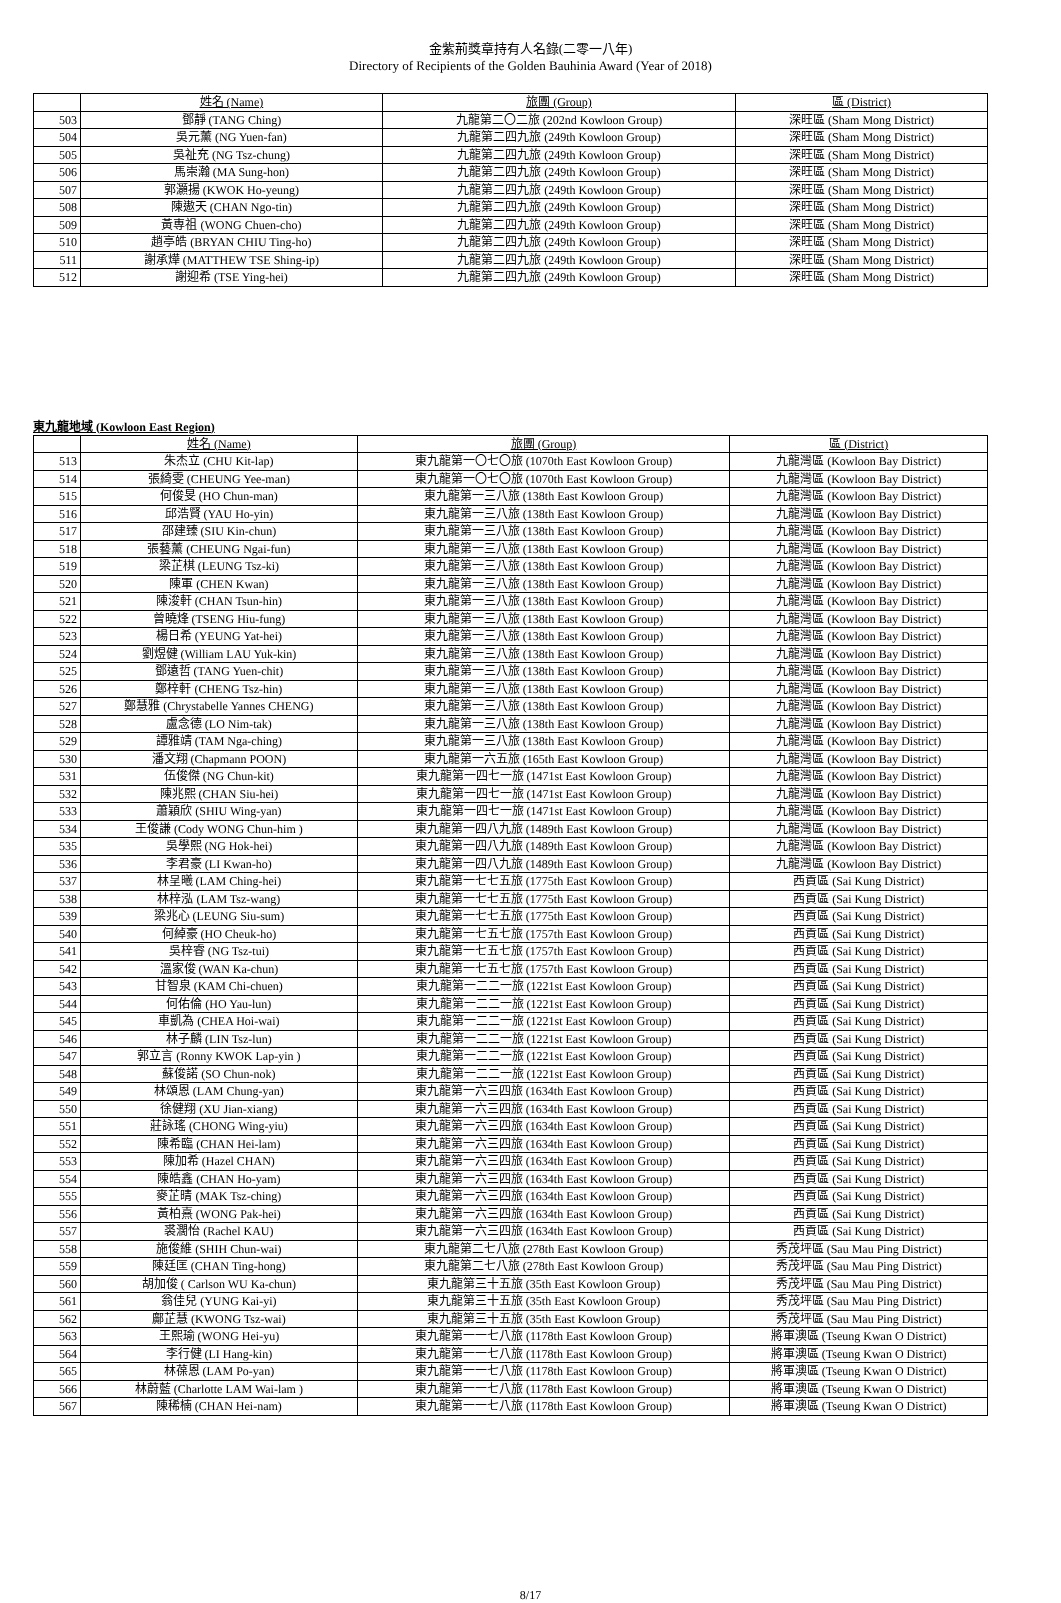金紫荊獎章持有人名錄(二零一八年)
Directory of Recipients of the Golden Bauhinia Award (Year of 2018)
| | 姓名 (Name) | 旅團 (Group) | 區 (District) |
| --- | --- | --- | --- |
| 503 | 鄧靜 (TANG Ching) | 九龍第二〇二旅 (202nd Kowloon Group) | 深旺區 (Sham Mong District) |
| 504 | 吳元薰 (NG Yuen-fan) | 九龍第二四九旅 (249th Kowloon Group) | 深旺區 (Sham Mong District) |
| 505 | 吳祉充 (NG Tsz-chung) | 九龍第二四九旅 (249th Kowloon Group) | 深旺區 (Sham Mong District) |
| 506 | 馬崇瀚 (MA Sung-hon) | 九龍第二四九旅 (249th Kowloon Group) | 深旺區 (Sham Mong District) |
| 507 | 郭灝揚 (KWOK Ho-yeung) | 九龍第二四九旅 (249th Kowloon Group) | 深旺區 (Sham Mong District) |
| 508 | 陳遨天 (CHAN Ngo-tin) | 九龍第二四九旅 (249th Kowloon Group) | 深旺區 (Sham Mong District) |
| 509 | 黃専祖 (WONG Chuen-cho) | 九龍第二四九旅 (249th Kowloon Group) | 深旺區 (Sham Mong District) |
| 510 | 趙亭皓 (BRYAN CHIU Ting-ho) | 九龍第二四九旅 (249th Kowloon Group) | 深旺區 (Sham Mong District) |
| 511 | 謝承燁 (MATTHEW TSE Shing-ip) | 九龍第二四九旅 (249th Kowloon Group) | 深旺區 (Sham Mong District) |
| 512 | 謝迎希 (TSE Ying-hei) | 九龍第二四九旅 (249th Kowloon Group) | 深旺區 (Sham Mong District) |
東九龍地域 (Kowloon East Region)
| | 姓名 (Name) | 旅團 (Group) | 區 (District) |
| --- | --- | --- | --- |
| 513 | 朱杰立 (CHU Kit-lap) | 東九龍第一〇七〇旅 (1070th East Kowloon Group) | 九龍灣區 (Kowloon Bay District) |
| 514 | 張綺雯 (CHEUNG Yee-man) | 東九龍第一〇七〇旅 (1070th East Kowloon Group) | 九龍灣區 (Kowloon Bay District) |
| 515 | 何俊旻 (HO Chun-man) | 東九龍第一三八旅 (138th East Kowloon Group) | 九龍灣區 (Kowloon Bay District) |
| 516 | 邱浩賢 (YAU Ho-yin) | 東九龍第一三八旅 (138th East Kowloon Group) | 九龍灣區 (Kowloon Bay District) |
| 517 | 邵建臻 (SIU Kin-chun) | 東九龍第一三八旅 (138th East Kowloon Group) | 九龍灣區 (Kowloon Bay District) |
| 518 | 張藝薰 (CHEUNG Ngai-fun) | 東九龍第一三八旅 (138th East Kowloon Group) | 九龍灣區 (Kowloon Bay District) |
| 519 | 梁芷棋 (LEUNG Tsz-ki) | 東九龍第一三八旅 (138th East Kowloon Group) | 九龍灣區 (Kowloon Bay District) |
| 520 | 陳軍 (CHEN Kwan) | 東九龍第一三八旅 (138th East Kowloon Group) | 九龍灣區 (Kowloon Bay District) |
| 521 | 陳浚軒 (CHAN Tsun-hin) | 東九龍第一三八旅 (138th East Kowloon Group) | 九龍灣區 (Kowloon Bay District) |
| 522 | 曾曉烽 (TSENG Hiu-fung) | 東九龍第一三八旅 (138th East Kowloon Group) | 九龍灣區 (Kowloon Bay District) |
| 523 | 楊日希 (YEUNG Yat-hei) | 東九龍第一三八旅 (138th East Kowloon Group) | 九龍灣區 (Kowloon Bay District) |
| 524 | 劉煜健 (William LAU Yuk-kin) | 東九龍第一三八旅 (138th East Kowloon Group) | 九龍灣區 (Kowloon Bay District) |
| 525 | 鄧遠哲 (TANG Yuen-chit) | 東九龍第一三八旅 (138th East Kowloon Group) | 九龍灣區 (Kowloon Bay District) |
| 526 | 鄭梓軒 (CHENG Tsz-hin) | 東九龍第一三八旅 (138th East Kowloon Group) | 九龍灣區 (Kowloon Bay District) |
| 527 | 鄭慧雅 (Chrystabelle Yannes CHENG) | 東九龍第一三八旅 (138th East Kowloon Group) | 九龍灣區 (Kowloon Bay District) |
| 528 | 盧念德 (LO Nim-tak) | 東九龍第一三八旅 (138th East Kowloon Group) | 九龍灣區 (Kowloon Bay District) |
| 529 | 譚雅靖 (TAM Nga-ching) | 東九龍第一三八旅 (138th East Kowloon Group) | 九龍灣區 (Kowloon Bay District) |
| 530 | 潘文翔 (Chapmann POON) | 東九龍第一六五旅 (165th East Kowloon Group) | 九龍灣區 (Kowloon Bay District) |
| 531 | 伍俊傑 (NG Chun-kit) | 東九龍第一四七一旅 (1471st East Kowloon Group) | 九龍灣區 (Kowloon Bay District) |
| 532 | 陳兆熙 (CHAN Siu-hei) | 東九龍第一四七一旅 (1471st East Kowloon Group) | 九龍灣區 (Kowloon Bay District) |
| 533 | 蕭穎欣 (SHIU Wing-yan) | 東九龍第一四七一旅 (1471st East Kowloon Group) | 九龍灣區 (Kowloon Bay District) |
| 534 | 王俊謙 (Cody WONG Chun-him ) | 東九龍第一四八九旅 (1489th East Kowloon Group) | 九龍灣區 (Kowloon Bay District) |
| 535 | 吳學熙 (NG Hok-hei) | 東九龍第一四八九旅 (1489th East Kowloon Group) | 九龍灣區 (Kowloon Bay District) |
| 536 | 李君豪 (LI Kwan-ho) | 東九龍第一四八九旅 (1489th East Kowloon Group) | 九龍灣區 (Kowloon Bay District) |
| 537 | 林呈曦 (LAM Ching-hei) | 東九龍第一七七五旅 (1775th East Kowloon Group) | 西貢區 (Sai Kung District) |
| 538 | 林梓泓 (LAM Tsz-wang) | 東九龍第一七七五旅 (1775th East Kowloon Group) | 西貢區 (Sai Kung District) |
| 539 | 梁兆心 (LEUNG Siu-sum) | 東九龍第一七七五旅 (1775th East Kowloon Group) | 西貢區 (Sai Kung District) |
| 540 | 何綽豪 (HO Cheuk-ho) | 東九龍第一七五七旅 (1757th East Kowloon Group) | 西貢區 (Sai Kung District) |
| 541 | 吳梓睿 (NG Tsz-tui) | 東九龍第一七五七旅 (1757th East Kowloon Group) | 西貢區 (Sai Kung District) |
| 542 | 溫家俊 (WAN Ka-chun) | 東九龍第一七五七旅 (1757th East Kowloon Group) | 西貢區 (Sai Kung District) |
| 543 | 甘智泉 (KAM Chi-chuen) | 東九龍第一二二一旅 (1221st East Kowloon Group) | 西貢區 (Sai Kung District) |
| 544 | 何佑倫 (HO Yau-lun) | 東九龍第一二二一旅 (1221st East Kowloon Group) | 西貢區 (Sai Kung District) |
| 545 | 車凱為 (CHEA Hoi-wai) | 東九龍第一二二一旅 (1221st East Kowloon Group) | 西貢區 (Sai Kung District) |
| 546 | 林子麟 (LIN Tsz-lun) | 東九龍第一二二一旅 (1221st East Kowloon Group) | 西貢區 (Sai Kung District) |
| 547 | 郭立言 (Ronny KWOK Lap-yin ) | 東九龍第一二二一旅 (1221st East Kowloon Group) | 西貢區 (Sai Kung District) |
| 548 | 蘇俊諾 (SO Chun-nok) | 東九龍第一二二一旅 (1221st East Kowloon Group) | 西貢區 (Sai Kung District) |
| 549 | 林頌恩 (LAM Chung-yan) | 東九龍第一六三四旅 (1634th East Kowloon Group) | 西貢區 (Sai Kung District) |
| 550 | 徐健翔 (XU Jian-xiang) | 東九龍第一六三四旅 (1634th East Kowloon Group) | 西貢區 (Sai Kung District) |
| 551 | 莊詠瑤 (CHONG Wing-yiu) | 東九龍第一六三四旅 (1634th East Kowloon Group) | 西貢區 (Sai Kung District) |
| 552 | 陳希臨 (CHAN Hei-lam) | 東九龍第一六三四旅 (1634th East Kowloon Group) | 西貢區 (Sai Kung District) |
| 553 | 陳加希 (Hazel CHAN) | 東九龍第一六三四旅 (1634th East Kowloon Group) | 西貢區 (Sai Kung District) |
| 554 | 陳皓鑫 (CHAN Ho-yam) | 東九龍第一六三四旅 (1634th East Kowloon Group) | 西貢區 (Sai Kung District) |
| 555 | 麥芷晴 (MAK Tsz-ching) | 東九龍第一六三四旅 (1634th East Kowloon Group) | 西貢區 (Sai Kung District) |
| 556 | 黃柏熹 (WONG Pak-hei) | 東九龍第一六三四旅 (1634th East Kowloon Group) | 西貢區 (Sai Kung District) |
| 557 | 裘濶怡 (Rachel KAU) | 東九龍第一六三四旅 (1634th East Kowloon Group) | 西貢區 (Sai Kung District) |
| 558 | 施俊維 (SHIH Chun-wai) | 東九龍第二七八旅 (278th East Kowloon Group) | 秀茂坪區 (Sau Mau Ping District) |
| 559 | 陳廷匡 (CHAN Ting-hong) | 東九龍第二七八旅 (278th East Kowloon Group) | 秀茂坪區 (Sau Mau Ping District) |
| 560 | 胡加俊 ( Carlson WU Ka-chun) | 東九龍第三十五旅 (35th East Kowloon Group) | 秀茂坪區 (Sau Mau Ping District) |
| 561 | 翁佳兒 (YUNG Kai-yi) | 東九龍第三十五旅 (35th East Kowloon Group) | 秀茂坪區 (Sau Mau Ping District) |
| 562 | 鄺芷慧 (KWONG Tsz-wai) | 東九龍第三十五旅 (35th East Kowloon Group) | 秀茂坪區 (Sau Mau Ping District) |
| 563 | 王熙瑜 (WONG Hei-yu) | 東九龍第一一七八旅 (1178th East Kowloon Group) | 將軍澳區 (Tseung Kwan O District) |
| 564 | 李行健 (LI Hang-kin) | 東九龍第一一七八旅 (1178th East Kowloon Group) | 將軍澳區 (Tseung Kwan O District) |
| 565 | 林葆恩 (LAM Po-yan) | 東九龍第一一七八旅 (1178th East Kowloon Group) | 將軍澳區 (Tseung Kwan O District) |
| 566 | 林蔚藍 (Charlotte LAM Wai-lam ) | 東九龍第一一七八旅 (1178th East Kowloon Group) | 將軍澳區 (Tseung Kwan O District) |
| 567 | 陳稀楠 (CHAN Hei-nam) | 東九龍第一一七八旅 (1178th East Kowloon Group) | 將軍澳區 (Tseung Kwan O District) |
8/17